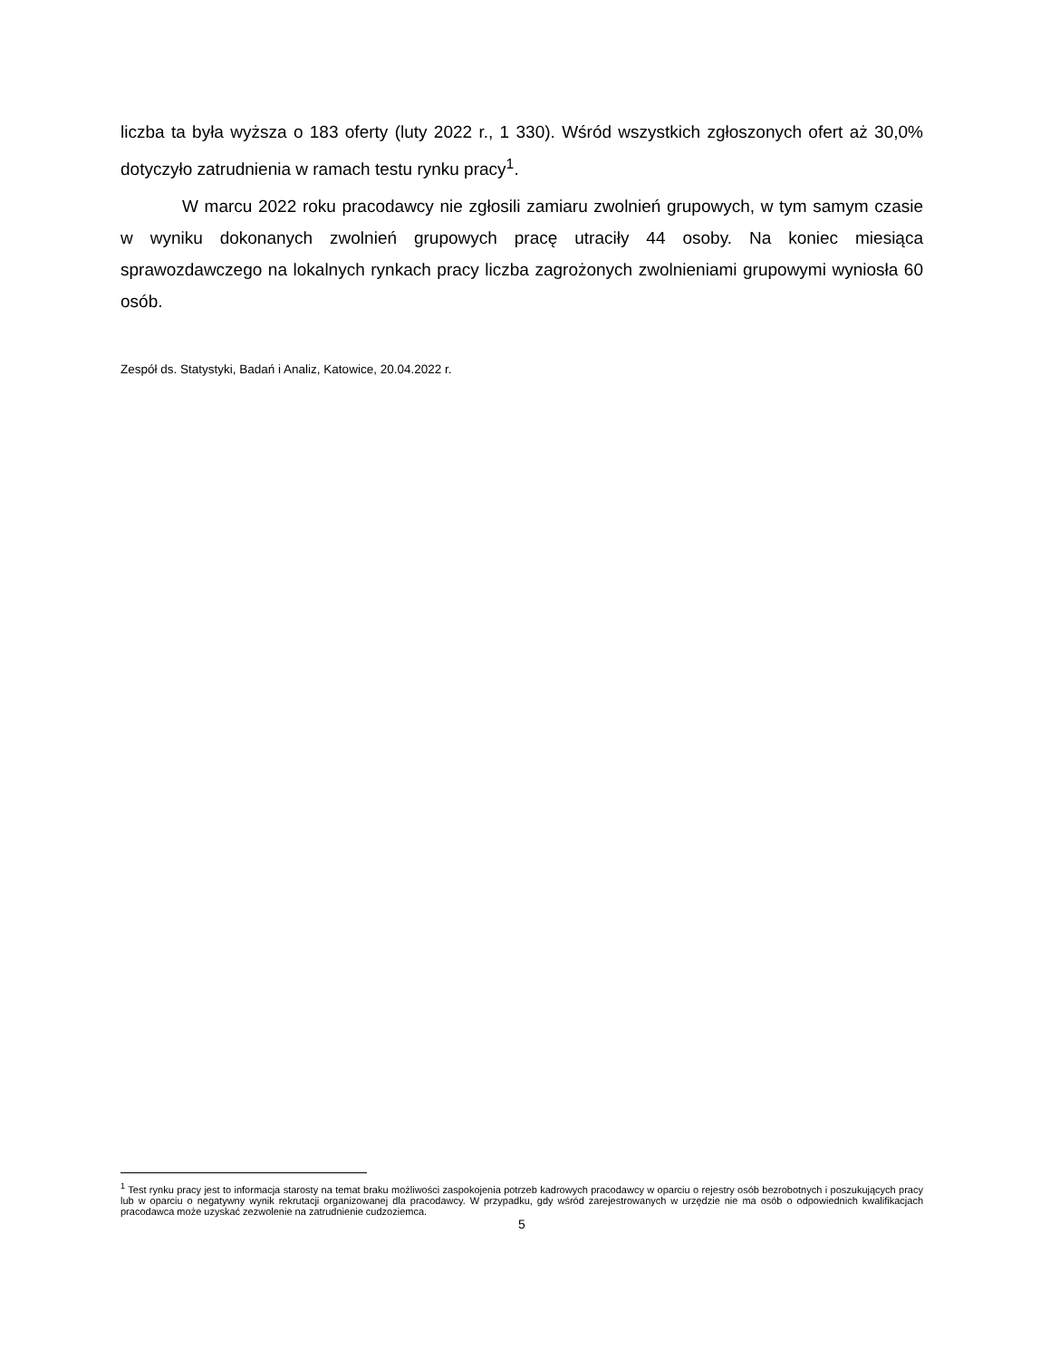liczba ta była wyższa o 183 oferty (luty 2022 r., 1 330). Wśród wszystkich zgłoszonych ofert aż 30,0% dotyczyło zatrudnienia w ramach testu rynku pracy<sup>1</sup>.
W marcu 2022 roku pracodawcy nie zgłosili zamiaru zwolnień grupowych, w tym samym czasie w wyniku dokonanych zwolnień grupowych pracę utraciły 44 osoby. Na koniec miesiąca sprawozdawczego na lokalnych rynkach pracy liczba zagrożonych zwolnieniami grupowymi wyniosła 60 osób.
Zespół ds. Statystyki, Badań i Analiz, Katowice, 20.04.2022 r.
<sup>1</sup> Test rynku pracy jest to informacja starosty na temat braku możliwości zaspokojenia potrzeb kadrowych pracodawcy w oparciu o rejestry osób bezrobotnych i poszukujących pracy lub w oparciu o negatywny wynik rekrutacji organizowanej dla pracodawcy. W przypadku, gdy wśród zarejestrowanych w urzędzie nie ma osób o odpowiednich kwalifikacjach pracodawca może uzyskać zezwolenie na zatrudnienie cudzoziemca.
5